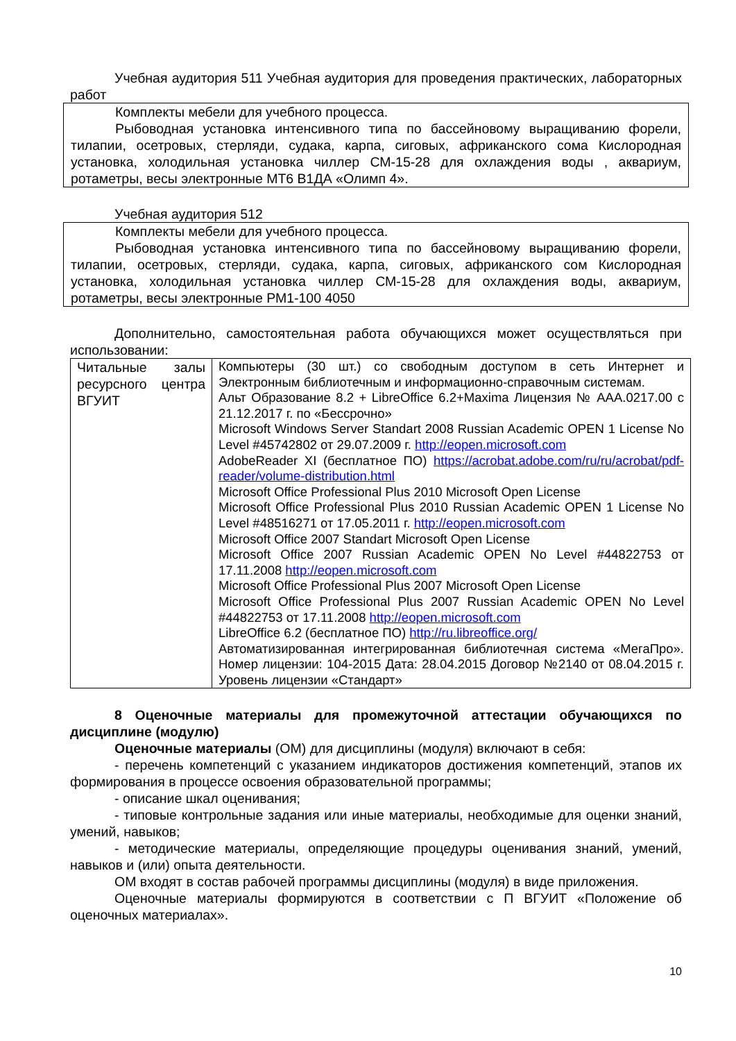Учебная аудитория 511 Учебная аудитория для проведения практических, лабораторных работ
Комплекты мебели для учебного процесса.
Рыбоводная установка интенсивного типа по бассейновому выращиванию форели, тилапии, осетровых, стерляди, судака, карпа, сиговых, африканского сома Кислородная установка, холодильная установка чиллер СМ-15-28 для охлаждения воды , аквариум, ротаметры, весы электронные МТ6 В1ДА «Олимп 4».
Учебная аудитория 512
Комплекты мебели для учебного процесса.
Рыбоводная установка интенсивного типа по бассейновому выращиванию форели, тилапии, осетровых, стерляди, судака, карпа, сиговых, африканского сом Кислородная установка, холодильная установка чиллер СМ-15-28 для охлаждения воды, аквариум, ротаметры, весы электронные РМ1-100 4050
Дополнительно, самостоятельная работа обучающихся может осуществляться при использовании:
| Читальные залы ресурсного центра ВГУИТ | Компьютеры (30 шт.) со свободным доступом в сеть Интернет и Электронным библиотечным и информационно-справочным системам. Альт Образование 8.2 + LibreOffice 6.2+Maxima Лицензия № ААА.0217.00 с 21.12.2017 г. по «Бессрочно» Microsoft Windows Server Standart 2008 Russian Academic OPEN 1 License No Level #45742802 от 29.07.2009 г. http://eopen.microsoft.com AdobeReader XI (бесплатное ПО) https://acrobat.adobe.com/ru/ru/acrobat/pdf-reader/volume-distribution.html Microsoft Office Professional Plus 2010 Microsoft Open License Microsoft Office Professional Plus 2010 Russian Academic OPEN 1 License No Level #48516271 от 17.05.2011 г. http://eopen.microsoft.com Microsoft Office 2007 Standart Microsoft Open License Microsoft Office 2007 Russian Academic OPEN No Level #44822753 от 17.11.2008 http://eopen.microsoft.com Microsoft Office Professional Plus 2007 Microsoft Open License Microsoft Office Professional Plus 2007 Russian Academic OPEN No Level #44822753 от 17.11.2008 http://eopen.microsoft.com LibreOffice 6.2 (бесплатное ПО) http://ru.libreoffice.org/ Автоматизированная интегрированная библиотечная система «МегаПро». Номер лицензии: 104-2015 Дата: 28.04.2015 Договор №2140 от 08.04.2015 г. Уровень лицензии «Стандарт» |
8 Оценочные материалы для промежуточной аттестации обучающихся по дисциплине (модулю)
Оценочные материалы (ОМ) для дисциплины (модуля) включают в себя:
- перечень компетенций с указанием индикаторов достижения компетенций, этапов их формирования в процессе освоения образовательной программы;
- описание шкал оценивания;
- типовые контрольные задания или иные материалы, необходимые для оценки знаний, умений, навыков;
- методические материалы, определяющие процедуры оценивания знаний, умений, навыков и (или) опыта деятельности.
ОМ входят в состав рабочей программы дисциплины (модуля) в виде приложения.
Оценочные материалы формируются в соответствии с П ВГУИТ «Положение об оценочных материалах».
10